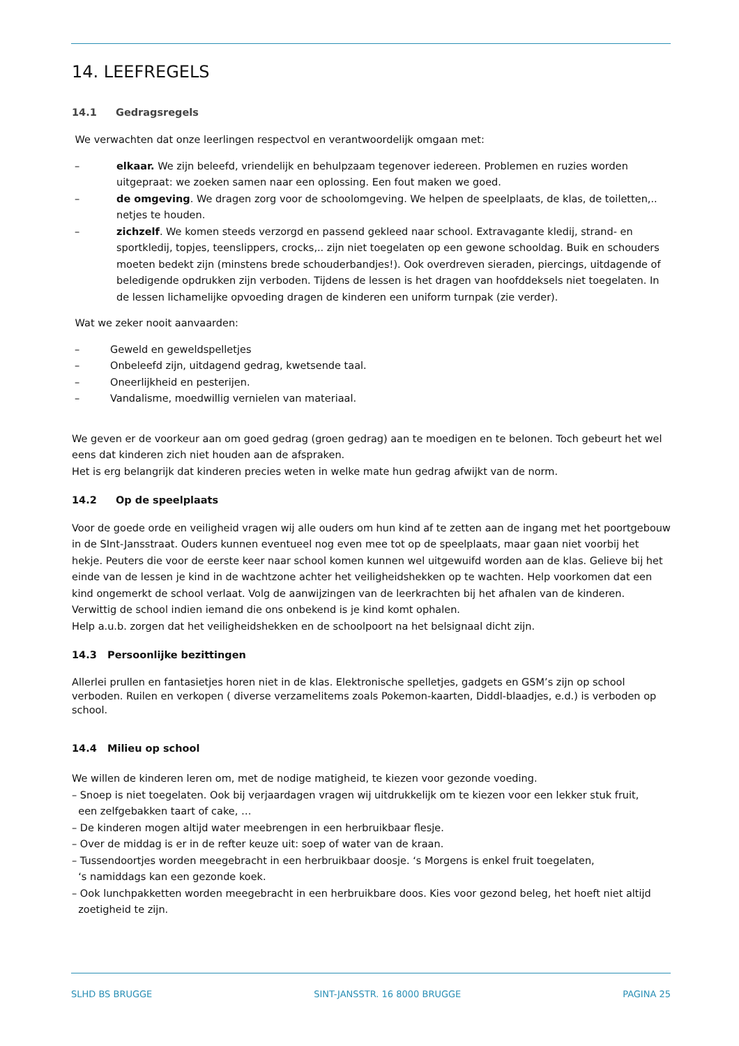14. LEEFREGELS
14.1 Gedragsregels
We verwachten dat onze leerlingen respectvol en verantwoordelijk omgaan met:
– elkaar. We zijn beleefd, vriendelijk en behulpzaam tegenover iedereen. Problemen en ruzies worden uitgepraat: we zoeken samen naar een oplossing. Een fout maken we goed.
– de omgeving. We dragen zorg voor de schoolomgeving. We helpen de speelplaats, de klas, de toiletten,.. netjes te houden.
– zichzelf. We komen steeds verzorgd en passend gekleed naar school. Extravagante kledij, strand- en sportkledij, topjes, teenslippers, crocks,.. zijn niet toegelaten op een gewone schooldag. Buik en schouders moeten bedekt zijn (minstens brede schouderbandjes!). Ook overdreven sieraden, piercings, uitdagende of beledigende opdrukken zijn verboden. Tijdens de lessen is het dragen van hoofddeksels niet toegelaten. In de lessen lichamelijke opvoeding dragen de kinderen een uniform turnpak (zie verder).
Wat we zeker nooit aanvaarden:
– Geweld en geweldspelletjes
– Onbeleefd zijn, uitdagend gedrag, kwetsende taal.
– Oneerlijkheid en pesterijen.
– Vandalisme, moedwillig vernielen van materiaal.
We geven er de voorkeur aan om goed gedrag (groen gedrag) aan te moedigen en te belonen. Toch gebeurt het wel eens dat kinderen zich niet houden aan de afspraken.
Het is erg belangrijk dat kinderen precies weten in welke mate hun gedrag afwijkt van de norm.
14.2 Op de speelplaats
Voor de goede orde en veiligheid vragen wij alle ouders om hun kind af te zetten aan de ingang met het poortgebouw in de SInt-Jansstraat. Ouders kunnen eventueel nog even mee tot op de speelplaats, maar gaan niet voorbij het hekje. Peuters die voor de eerste keer naar school komen kunnen wel uitgewuifd worden aan de klas. Gelieve bij het einde van de lessen je kind in de wachtzone achter het veiligheidshekken op te wachten. Help voorkomen dat een kind ongemerkt de school verlaat. Volg de aanwijzingen van de leerkrachten bij het afhalen van de kinderen.
Verwittig de school indien iemand die ons onbekend is je kind komt ophalen.
Help a.u.b. zorgen dat het veiligheidshekken en de schoolpoort na het belsignaal dicht zijn.
14.3 Persoonlijke bezittingen
Allerlei prullen en fantasietjes horen niet in de klas. Elektronische spelletjes, gadgets en GSM’s zijn op school verboden. Ruilen en verkopen ( diverse verzamelitems zoals Pokemon-kaarten, Diddl-blaadjes, e.d.) is verboden op school.
14.4 Milieu op school
We willen de kinderen leren om, met de nodige matigheid, te kiezen voor gezonde voeding.
– Snoep is niet toegelaten. Ook bij verjaardagen vragen wij uitdrukkelijk om te kiezen voor een lekker stuk fruit,
een zelfgebakken taart of cake, …
– De kinderen mogen altijd water meebrengen in een herbruikbaar flesje.
– Over de middag is er in de refter keuze uit: soep of water van de kraan.
– Tussendoortjes worden meegebracht in een herbruikbaar doosje. ‘s Morgens is enkel fruit toegelaten,
‘s namiddags kan een gezonde koek.
– Ook lunchpakketten worden meegebracht in een herbruikbare doos. Kies voor gezond beleg, het hoeft niet altijd
zoetigheid te zijn.
SLHD BS BRUGGE SINT-JANSSTR. 16 8000 BRUGGE PAGINA 25